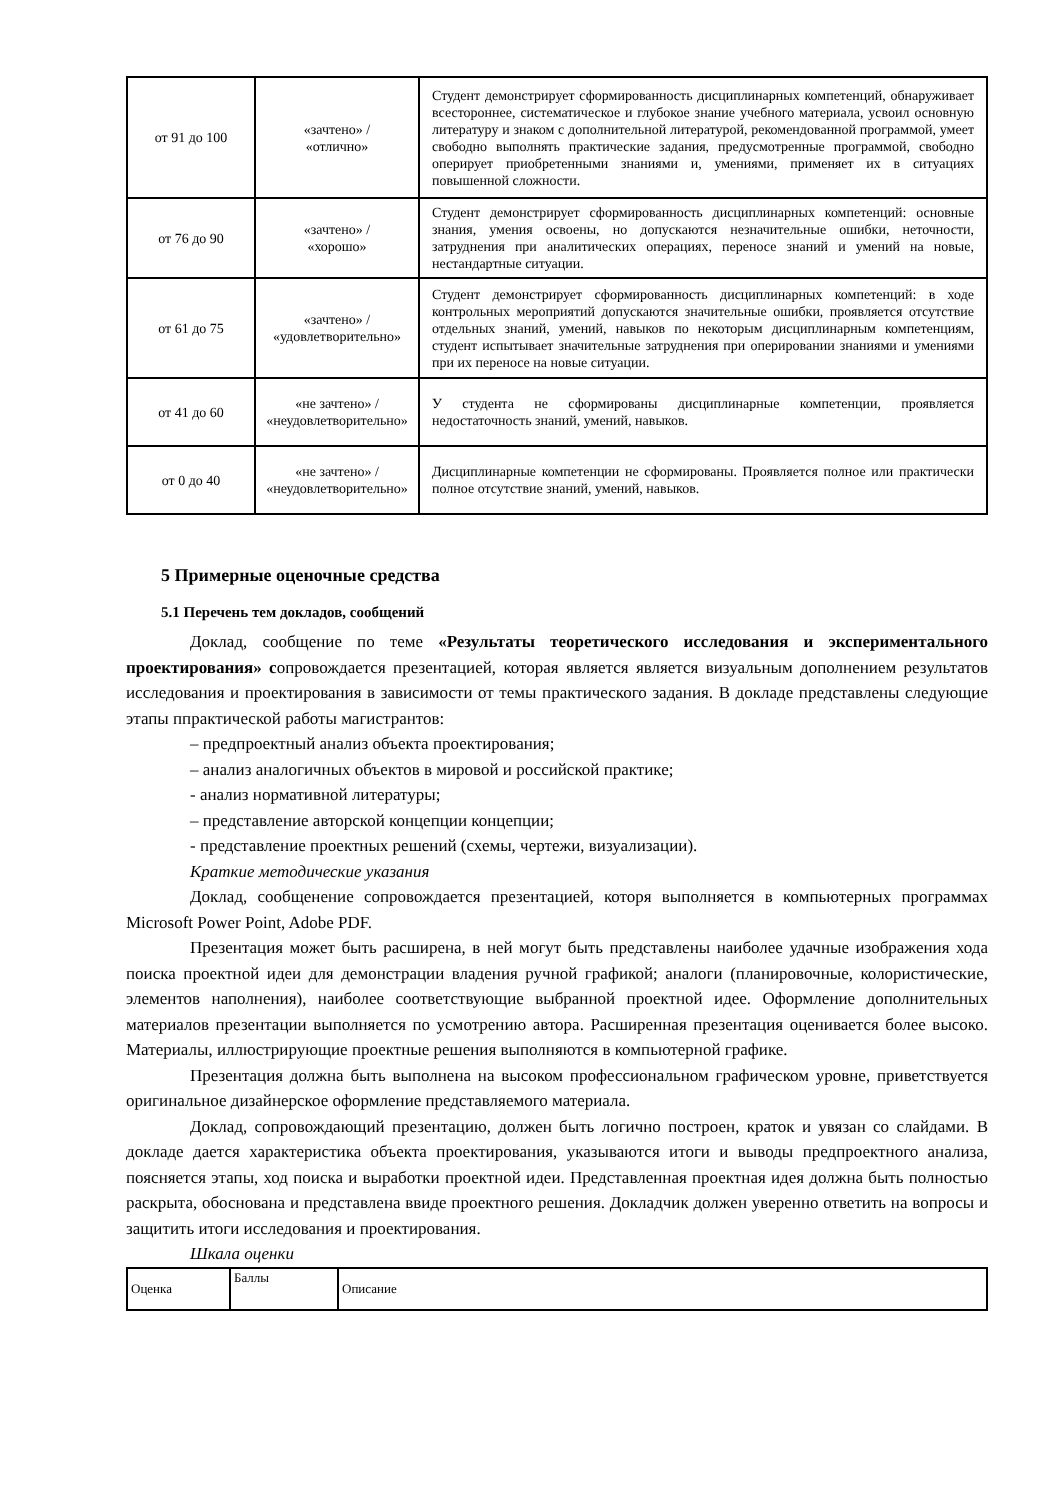| от 91 до 100 | «зачтено» / «отлично» | Студент демонстрирует сформированность дисциплинарных компетенций, обнаруживает всестороннее, систематическое и глубокое знание учебного материала, усвоил основную литературу и знаком с дополнительной литературой, рекомендованной программой, умеет свободно выполнять практические задания, предусмотренные программой, свободно оперирует приобретенными знаниями и, умениями, применяет их в ситуациях повышенной сложности. |
| от 76 до 90 | «зачтено» / «хорошо» | Студент демонстрирует сформированность дисциплинарных компетенций: основные знания, умения освоены, но допускаются незначительные ошибки, неточности, затруднения при аналитических операциях, переносе знаний и умений на новые, нестандартные ситуации. |
| от 61 до 75 | «зачтено» / «удовлетворительно» | Студент демонстрирует сформированность дисциплинарных компетенций: в ходе контрольных мероприятий допускаются значительные ошибки, проявляется отсутствие отдельных знаний, умений, навыков по некоторым дисциплинарным компетенциям, студент испытывает значительные затруднения при оперировании знаниями и умениями при их переносе на новые ситуации. |
| от 41 до 60 | «не зачтено» / «неудовлетворительно» | У студента не сформированы дисциплинарные компетенции, проявляется недостаточность знаний, умений, навыков. |
| от 0 до 40 | «не зачтено» / «неудовлетворительно» | Дисциплинарные компетенции не сформированы. Проявляется полное или практически полное отсутствие знаний, умений, навыков. |
5 Примерные оценочные средства
5.1 Перечень тем докладов, сообщений
Доклад, сообщение по теме «Результаты теоретического исследования и экспериментального проектирования» сопровождается презентацией, которая является является визуальным дополнением результатов исследования и проектирования в зависимости от темы практического задания. В докладе представлены следующие этапы ппрактической работы магистрантов:
– предпроектный анализ объекта проектирования;
– анализ аналогичных объектов в мировой и российской практике;
- анализ нормативной литературы;
– представление авторской концепции концепции;
- представление проектных решений (схемы, чертежи, визуализации).
Краткие методические указания
Доклад, сообщенение сопровождается презентацией, котоpя выполняется в компьютерных программах Microsoft Power Point, Adobe PDF.
Презентация может быть расширена, в ней могут быть представлены наиболее удачные изображения хода поиска проектной идеи для демонстрации владения ручной графикой; аналоги (планировочные, колористические, элементов наполнения), наиболее соответствующие выбранной проектной идее. Оформление дополнительных материалов презентации выполняется по усмотрению автора. Расширенная презентация оценивается более высоко. Материалы, иллюстрирующие проектные решения выполняются в компьютерной графике.
Презентация должна быть выполнена на высоком профессиональном графическом уровне, приветствуется оригинальное дизайнерское оформление представляемого материала.
Доклад, сопровождающий презентацию, должен быть логично построен, краток и увязан со слайдами. В докладе дается характеристика объекта проектирования, указываются итоги и выводы предпроектного анализа, поясняется этапы, ход поиска и выработки проектной идеи. Представленная проектная идея должна быть полностью раскрыта, обоснована и представлена ввиде проектного решения. Докладчик должен уверенно ответить на вопросы и защитить итоги исследования и проектирования.
Шкала оценки
| Оценка | Баллы | Описание |